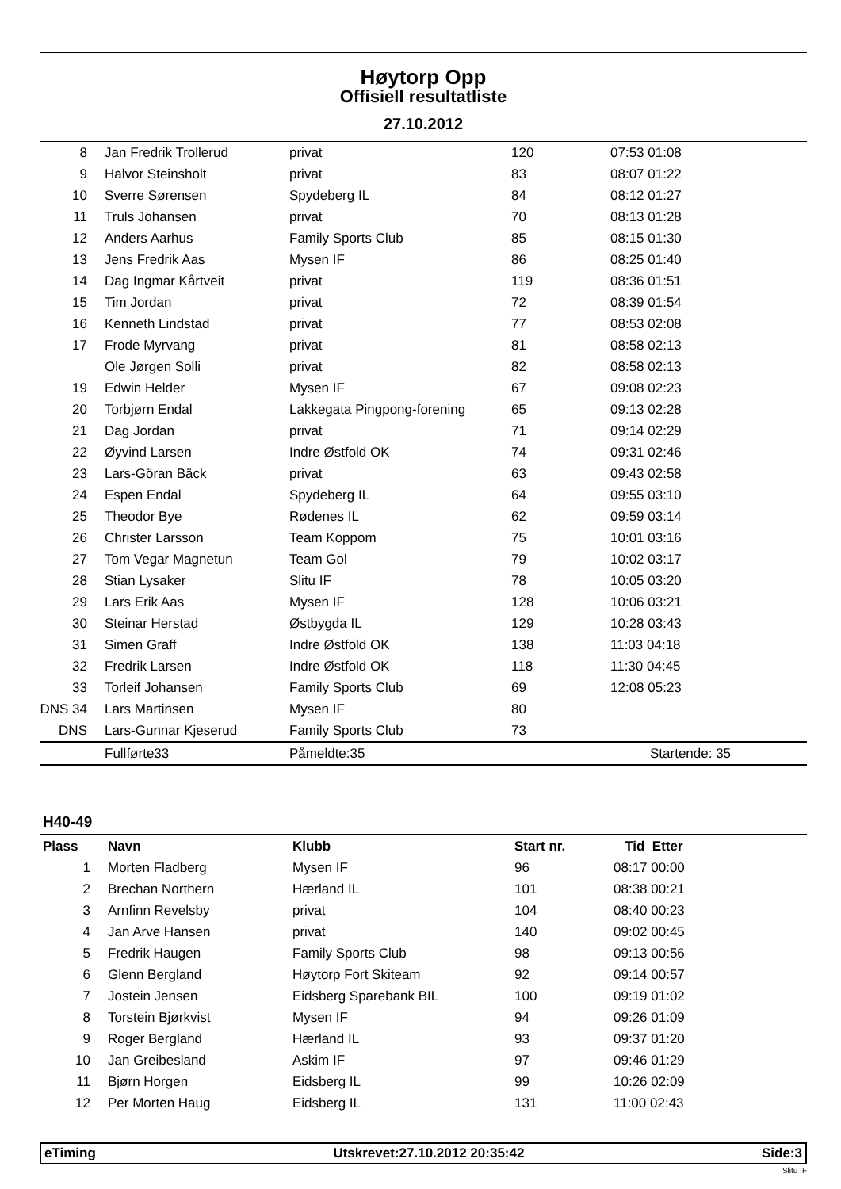Høytorp Opp
Offisiell resultatliste
27.10.2012
| 8 | Jan Fredrik Trollerud | privat | 120 | 07:53 01:08 |
| 9 | Halvor Steinsholt | privat | 83 | 08:07 01:22 |
| 10 | Sverre Sørensen | Spydeberg IL | 84 | 08:12 01:27 |
| 11 | Truls Johansen | privat | 70 | 08:13 01:28 |
| 12 | Anders Aarhus | Family Sports Club | 85 | 08:15 01:30 |
| 13 | Jens Fredrik Aas | Mysen IF | 86 | 08:25 01:40 |
| 14 | Dag Ingmar Kårtveit | privat | 119 | 08:36 01:51 |
| 15 | Tim Jordan | privat | 72 | 08:39 01:54 |
| 16 | Kenneth Lindstad | privat | 77 | 08:53 02:08 |
| 17 | Frode Myrvang | privat | 81 | 08:58 02:13 |
| | Ole Jørgen Solli | privat | 82 | 08:58 02:13 |
| 19 | Edwin Helder | Mysen IF | 67 | 09:08 02:23 |
| 20 | Torbjørn Endal | Lakkegata Pingpong-forening | 65 | 09:13 02:28 |
| 21 | Dag Jordan | privat | 71 | 09:14 02:29 |
| 22 | Øyvind Larsen | Indre Østfold OK | 74 | 09:31 02:46 |
| 23 | Lars-Göran Bäck | privat | 63 | 09:43 02:58 |
| 24 | Espen Endal | Spydeberg IL | 64 | 09:55 03:10 |
| 25 | Theodor Bye | Rødenes IL | 62 | 09:59 03:14 |
| 26 | Christer Larsson | Team Koppom | 75 | 10:01 03:16 |
| 27 | Tom Vegar Magnetun | Team Gol | 79 | 10:02 03:17 |
| 28 | Stian Lysaker | Slitu IF | 78 | 10:05 03:20 |
| 29 | Lars Erik Aas | Mysen IF | 128 | 10:06 03:21 |
| 30 | Steinar Herstad | Østbygda IL | 129 | 10:28 03:43 |
| 31 | Simen Graff | Indre Østfold OK | 138 | 11:03 04:18 |
| 32 | Fredrik Larsen | Indre Østfold OK | 118 | 11:30 04:45 |
| 33 | Torleif Johansen | Family Sports Club | 69 | 12:08 05:23 |
| DNS 34 | Lars Martinsen | Mysen IF | 80 | |
| DNS | Lars-Gunnar Kjeserud | Family Sports Club | 73 | |
| | Fullførte33 | Påmeldte:35 | | Startende: 35 |
H40-49
| Plass | Navn | Klubb | Start nr. | Tid Etter |
| --- | --- | --- | --- | --- |
| 1 | Morten Fladberg | Mysen IF | 96 | 08:17 00:00 |
| 2 | Brechan Northern | Hærland IL | 101 | 08:38 00:21 |
| 3 | Arnfinn Revelsby | privat | 104 | 08:40 00:23 |
| 4 | Jan Arve Hansen | privat | 140 | 09:02 00:45 |
| 5 | Fredrik Haugen | Family Sports Club | 98 | 09:13 00:56 |
| 6 | Glenn Bergland | Høytorp Fort Skiteam | 92 | 09:14 00:57 |
| 7 | Jostein Jensen | Eidsberg Sparebank BIL | 100 | 09:19 01:02 |
| 8 | Torstein Bjørkvist | Mysen IF | 94 | 09:26 01:09 |
| 9 | Roger Bergland | Hærland IL | 93 | 09:37 01:20 |
| 10 | Jan Greibesland | Askim IF | 97 | 09:46 01:29 |
| 11 | Bjørn Horgen | Eidsberg IL | 99 | 10:26 02:09 |
| 12 | Per Morten Haug | Eidsberg IL | 131 | 11:00 02:43 |
eTiming Utskrevet:27.10.2012 20:35:42 Side:3
Slitu IF